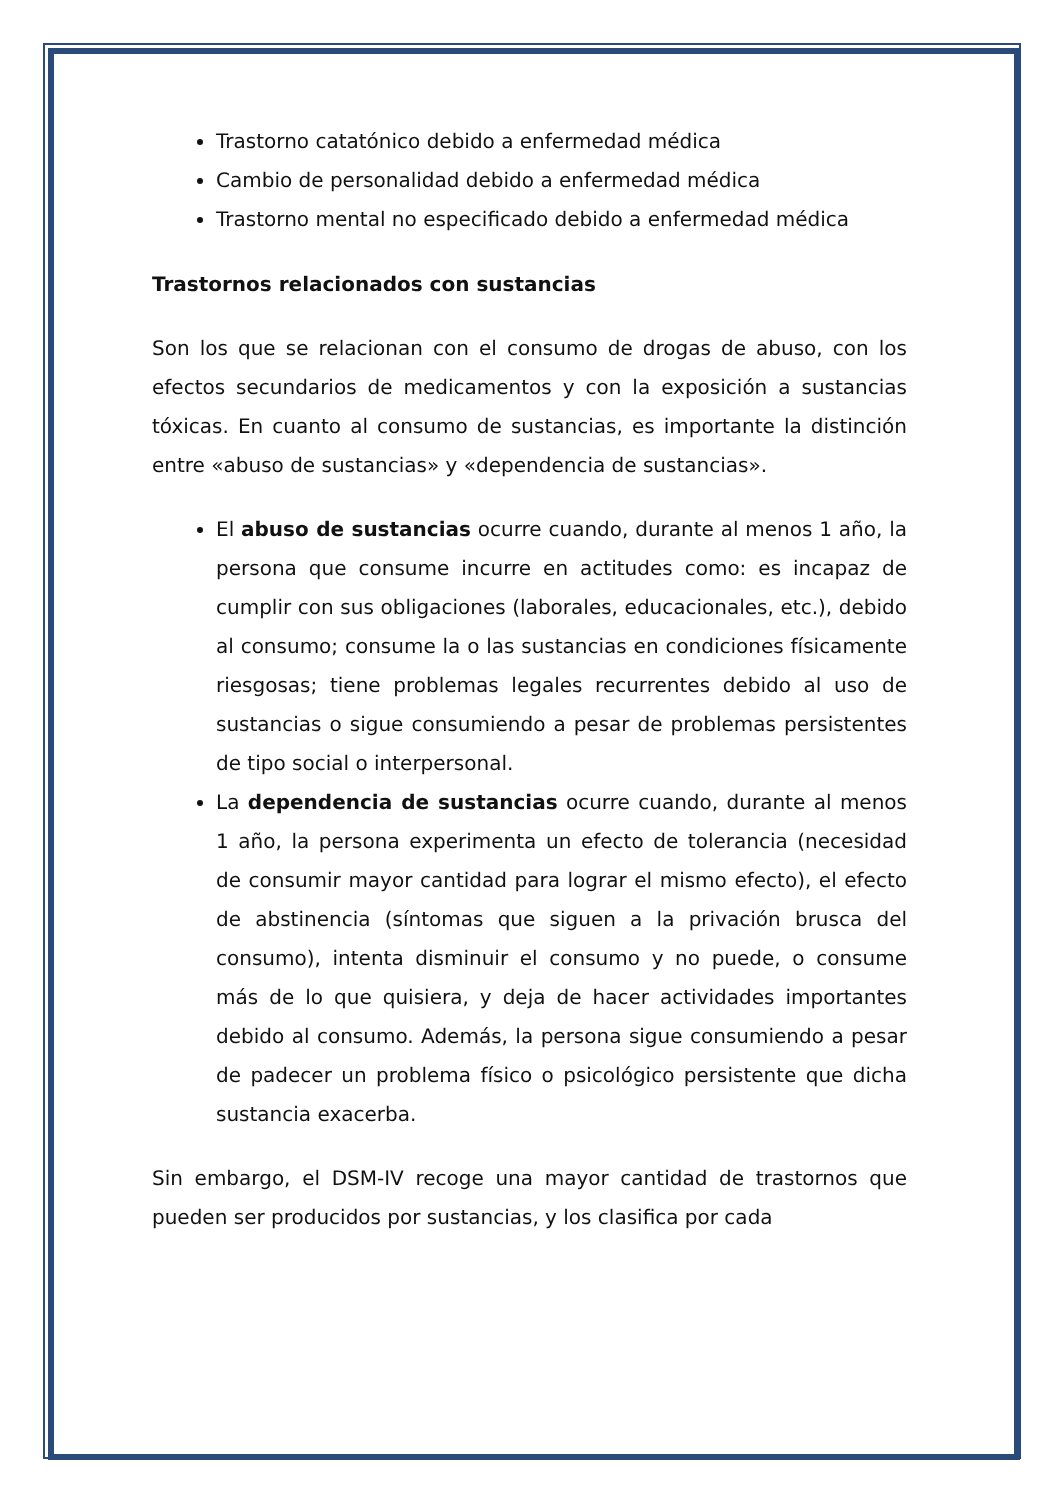Trastorno catatónico debido a enfermedad médica
Cambio de personalidad debido a enfermedad médica
Trastorno mental no especificado debido a enfermedad médica
Trastornos relacionados con sustancias
Son los que se relacionan con el consumo de drogas de abuso, con los efectos secundarios de medicamentos y con la exposición a sustancias tóxicas. En cuanto al consumo de sustancias, es importante la distinción entre «abuso de sustancias» y «dependencia de sustancias».
El abuso de sustancias ocurre cuando, durante al menos 1 año, la persona que consume incurre en actitudes como: es incapaz de cumplir con sus obligaciones (laborales, educacionales, etc.), debido al consumo; consume la o las sustancias en condiciones físicamente riesgosas; tiene problemas legales recurrentes debido al uso de sustancias o sigue consumiendo a pesar de problemas persistentes de tipo social o interpersonal.
La dependencia de sustancias ocurre cuando, durante al menos 1 año, la persona experimenta un efecto de tolerancia (necesidad de consumir mayor cantidad para lograr el mismo efecto), el efecto de abstinencia (síntomas que siguen a la privación brusca del consumo), intenta disminuir el consumo y no puede, o consume más de lo que quisiera, y deja de hacer actividades importantes debido al consumo. Además, la persona sigue consumiendo a pesar de padecer un problema físico o psicológico persistente que dicha sustancia exacerba.
Sin embargo, el DSM-IV recoge una mayor cantidad de trastornos que pueden ser producidos por sustancias, y los clasifica por cada